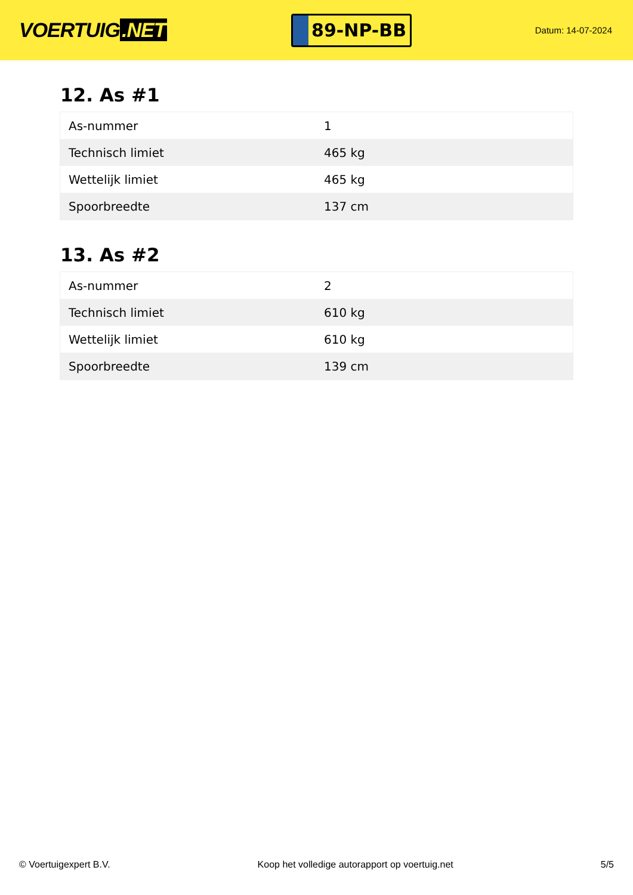VOERTUIG.NET
89-NP-BB
Datum: 14-07-2024
12. As #1
| As-nummer | 1 |
| Technisch limiet | 465 kg |
| Wettelijk limiet | 465 kg |
| Spoorbreedte | 137 cm |
13. As #2
| As-nummer | 2 |
| Technisch limiet | 610 kg |
| Wettelijk limiet | 610 kg |
| Spoorbreedte | 139 cm |
© Voertuigexpert B.V. Koop het volledige autorapport op voertuig.net 5/5